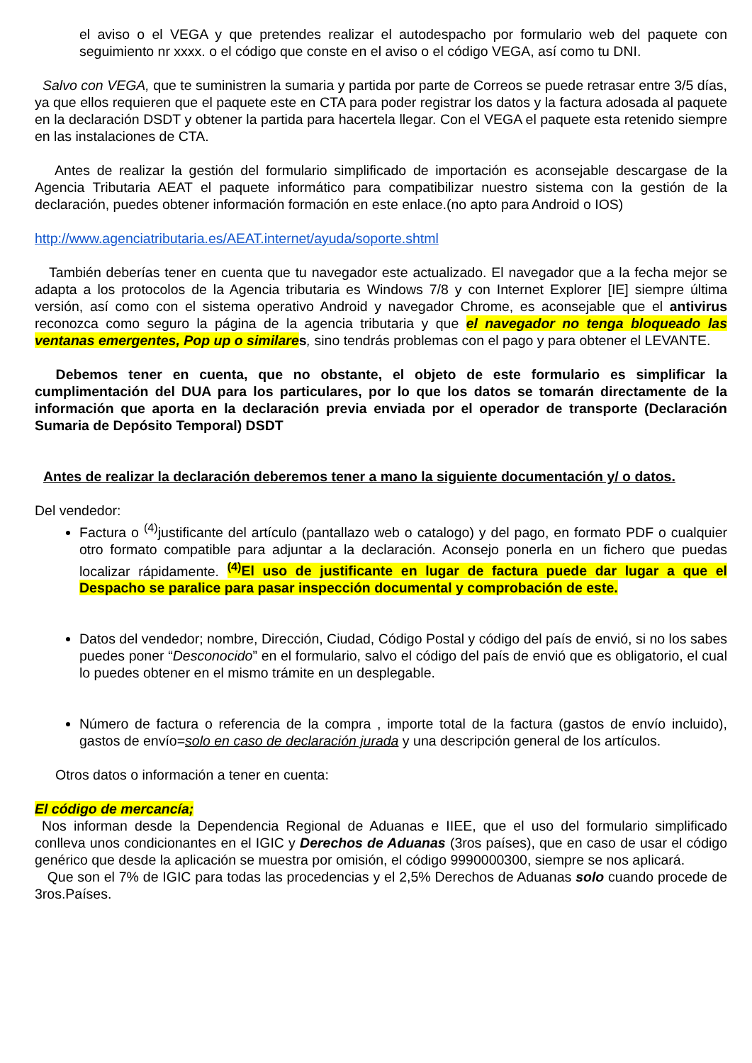el aviso o el VEGA y que pretendes realizar el autodespacho por formulario web del paquete con seguimiento nr xxxx. o el código que conste en el aviso o el código VEGA, así como tu DNI.
Salvo con VEGA, que te suministren la sumaria y partida por parte de Correos se puede retrasar entre 3/5 días, ya que ellos requieren que el paquete este en CTA para poder registrar los datos y la factura adosada al paquete en la declaración DSDT y obtener la partida para hacertela llegar. Con el VEGA el paquete esta retenido siempre en las instalaciones de CTA.
Antes de realizar la gestión del formulario simplificado de importación es aconsejable descargase de la Agencia Tributaria AEAT el paquete informático para compatibilizar nuestro sistema con la gestión de la declaración, puedes obtener información formación en este enlace.(no apto para Android o IOS)
http://www.agenciatributaria.es/AEAT.internet/ayuda/soporte.shtml
También deberías tener en cuenta que tu navegador este actualizado. El navegador que a la fecha mejor se adapta a los protocolos de la Agencia tributaria es Windows 7/8 y con Internet Explorer [IE] siempre última versión, así como con el sistema operativo Android y navegador Chrome, es aconsejable que el antivirus reconozca como seguro la página de la agencia tributaria y que el navegador no tenga bloqueado las ventanas emergentes, Pop up o similares, sino tendrás problemas con el pago y para obtener el LEVANTE.
Debemos tener en cuenta, que no obstante, el objeto de este formulario es simplificar la cumplimentación del DUA para los particulares, por lo que los datos se tomarán directamente de la información que aporta en la declaración previa enviada por el operador de transporte (Declaración Sumaria de Depósito Temporal) DSDT
Antes de realizar la declaración deberemos tener a mano la siguiente documentación y/ o datos.
Del vendedor:
Factura o <sup>(4)</sup>justificante del artículo (pantallazo web o catalogo) y del pago, en formato PDF o cualquier otro formato compatible para adjuntar a la declaración. Aconsejo ponerla en un fichero que puedas localizar rápidamente. <sup>(4)</sup>El uso de justificante en lugar de factura puede dar lugar a que el Despacho se paralice para pasar inspección documental y comprobación de este.
Datos del vendedor; nombre, Dirección, Ciudad, Código Postal y código del país de envió, si no los sabes puedes poner “Desconocido” en el formulario, salvo el código del país de envió que es obligatorio, el cual lo puedes obtener en el mismo trámite en un desplegable.
Número de factura o referencia de la compra , importe total de la factura (gastos de envío incluido), gastos de envío=solo en caso de declaración jurada y una descripción general de los artículos.
Otros datos o información a tener en cuenta:
El código de mercancía;
Nos informan desde la Dependencia Regional de Aduanas e IIEE, que el uso del formulario simplificado conlleva unos condicionantes en el IGIC y Derechos de Aduanas (3ros países), que en caso de usar el código genérico que desde la aplicación se muestra por omisión, el código 9990000300, siempre se nos aplicará.
Que son el 7% de IGIC para todas las procedencias y el 2,5% Derechos de Aduanas solo cuando procede de 3ros.Países.